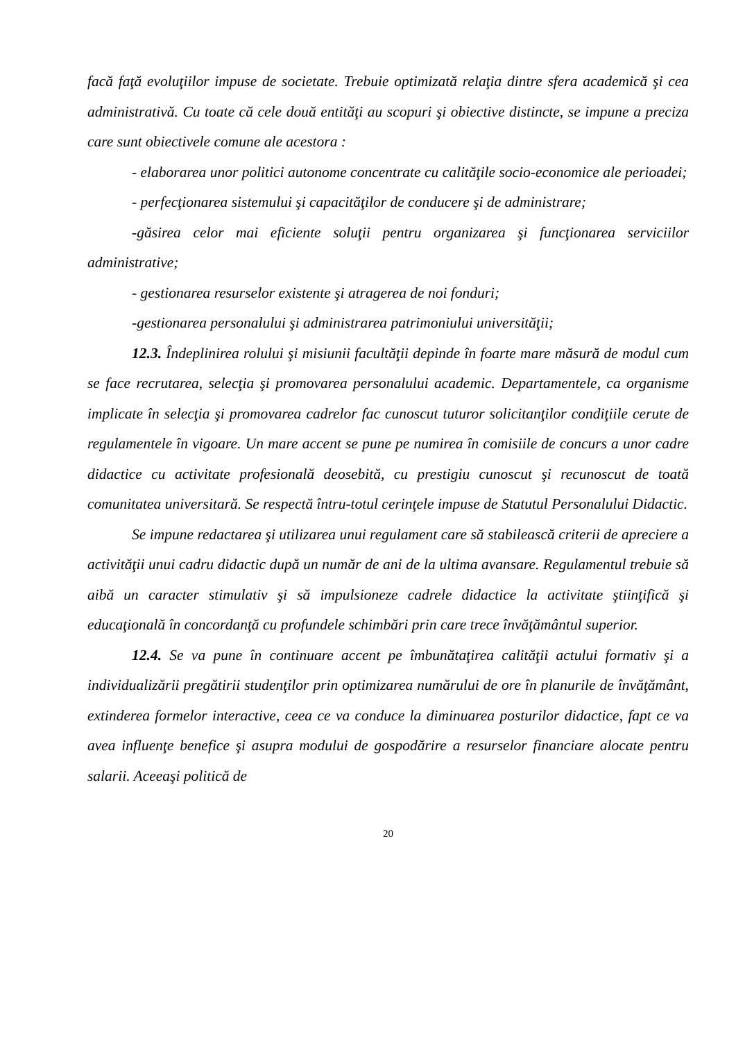facă faţă evoluţiilor impuse de societate. Trebuie optimizată relaţia dintre sfera academică şi cea administrativă. Cu toate că cele două entităţi au scopuri şi obiective distincte, se impune a preciza care sunt obiectivele comune ale acestora :
- elaborarea unor politici autonome concentrate cu calităţile socio-economice ale perioadei;
- perfecţionarea sistemului şi capacităţilor de conducere şi de administrare;
-găsirea celor mai eficiente soluţii pentru organizarea şi funcţionarea serviciilor administrative;
- gestionarea resurselor existente şi atragerea de noi fonduri;
-gestionarea personalului şi administrarea patrimoniului universităţii;
12.3. Îndeplinirea rolului şi misiunii facultăţii depinde în foarte mare măsură de modul cum se face recrutarea, selecţia şi promovarea personalului academic. Departamentele, ca organisme implicate în selecţia şi promovarea cadrelor fac cunoscut tuturor solicitanţilor condiţiile cerute de regulamentele în vigoare. Un mare accent se pune pe numirea în comisiile de concurs a unor cadre didactice cu activitate profesională deosebită, cu prestigiu cunoscut şi recunoscut de toată comunitatea universitară. Se respectă întru-totul cerinţele impuse de Statutul Personalului Didactic.
Se impune redactarea şi utilizarea unui regulament care să stabilească criterii de apreciere a activităţii unui cadru didactic după un număr de ani de la ultima avansare. Regulamentul trebuie să aibă un caracter stimulativ şi să impulsioneze cadrele didactice la activitate ştiinţifică şi educaţională în concordanţă cu profundele schimbări prin care trece învăţământul superior.
12.4. Se va pune în continuare accent pe îmbunătaţirea calităţii actului formativ şi a individualizării pregătirii studenţilor prin optimizarea numărului de ore în planurile de învăţământ, extinderea formelor interactive, ceea ce va conduce la diminuarea posturilor didactice, fapt ce va avea influenţe benefice şi asupra modului de gospodărire a resurselor financiare alocate pentru salarii. Aceeaşi politică de
20